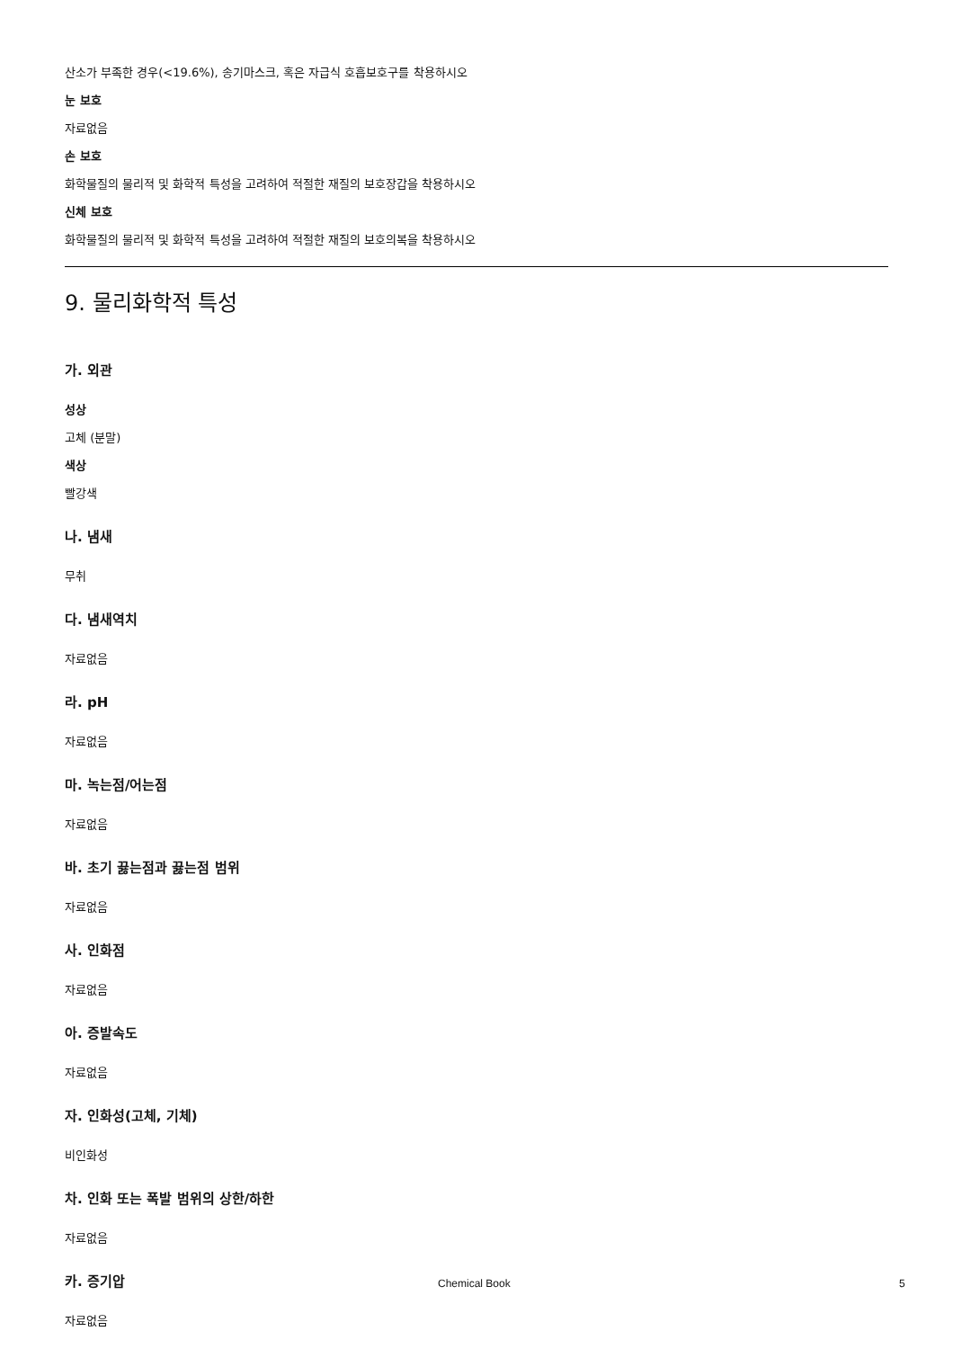산소가 부족한 경우(<19.6%), 송기마스크, 혹은 자급식 호흡보호구를 착용하시오
눈 보호
자료없음
손 보호
화학물질의 물리적 및 화학적 특성을 고려하여 적절한 재질의 보호장갑을 착용하시오
신체 보호
화학물질의 물리적 및 화학적 특성을 고려하여 적절한 재질의 보호의복을 착용하시오
9. 물리화학적 특성
가. 외관
성상
고체 (분말)
색상
빨강색
나. 냄새
무취
다. 냄새역치
자료없음
라. pH
자료없음
마. 녹는점/어는점
자료없음
바. 초기 끓는점과 끓는점 범위
자료없음
사. 인화점
자료없음
아. 증발속도
자료없음
자. 인화성(고체, 기체)
비인화성
차. 인화 또는 폭발 범위의 상한/하한
자료없음
카. 증기압
자료없음
Chemical Book 5